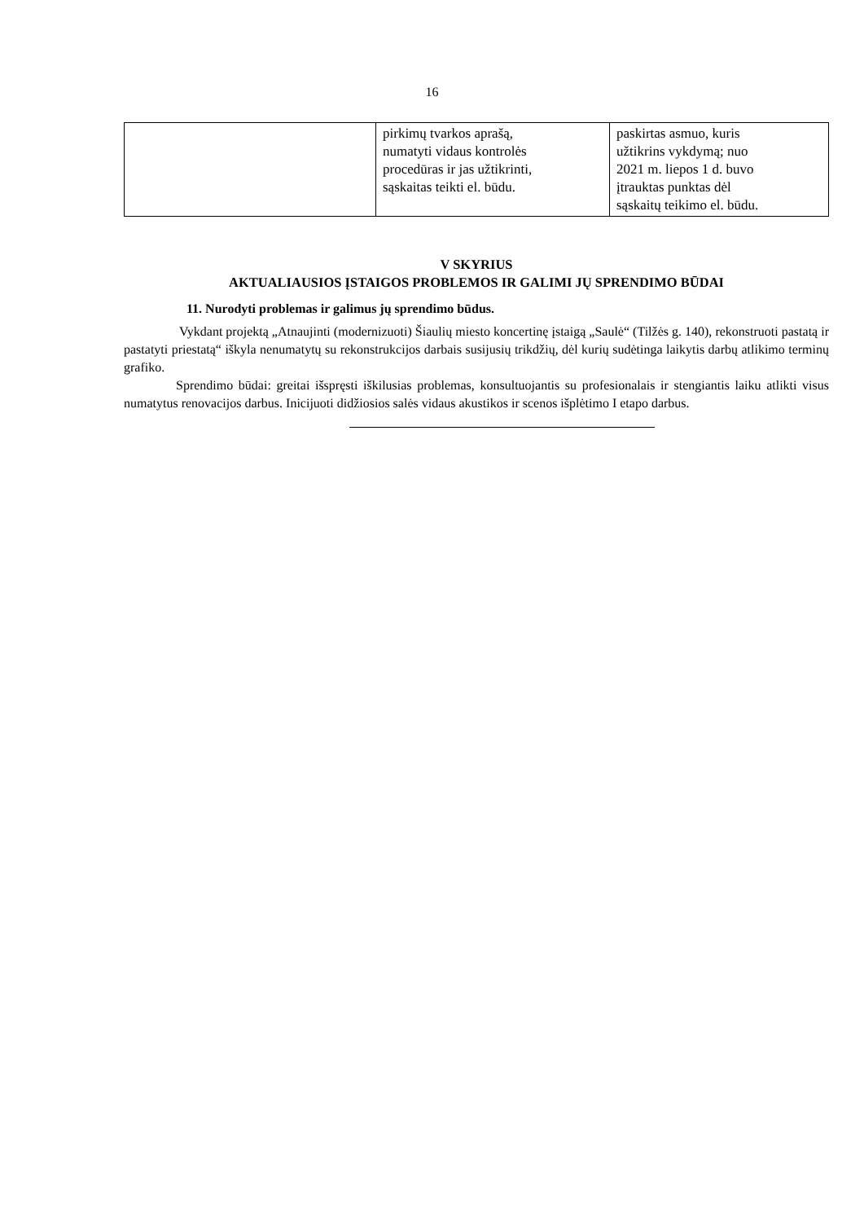16
| | pirkimų tvarkos aprašą, numatyti vidaus kontrolės procedūras ir jas užtikrinti, sąskaitas teikti el. būdu. | paskirtas asmuo, kuris užtikrins vykdymą; nuo 2021 m. liepos 1 d. buvo įtrauktas punktas dėl sąskaitų teikimo el. būdu. |
V SKYRIUS
AKTUALIAUSIOS ĮSTAIGOS PROBLEMOS IR GALIMI JŲ SPRENDIMO BŪDAI
11. Nurodyti problemas ir galimus jų sprendimo būdus.
Vykdant projektą „Atnaujinti (modernizuoti) Šiaulių miesto koncertinę įstaigą „Saulė“ (Tilžės g. 140), rekonstruoti pastatą ir pastatyti priestatą“ iškyla nenumatytų su rekonstrukcijos darbais susijusių trikdžių, dėl kurių sudėtinga laikytis darbų atlikimo terminų grafiko.
Sprendimo būdai: greitai išspręsti iškilusias problemas, konsultuojantis su profesionalais ir stengiantis laiku atlikti visus numatytus renovacijos darbus. Inicijuoti didžiosios salės vidaus akustikos ir scenos išplėtimo I etapo darbus.